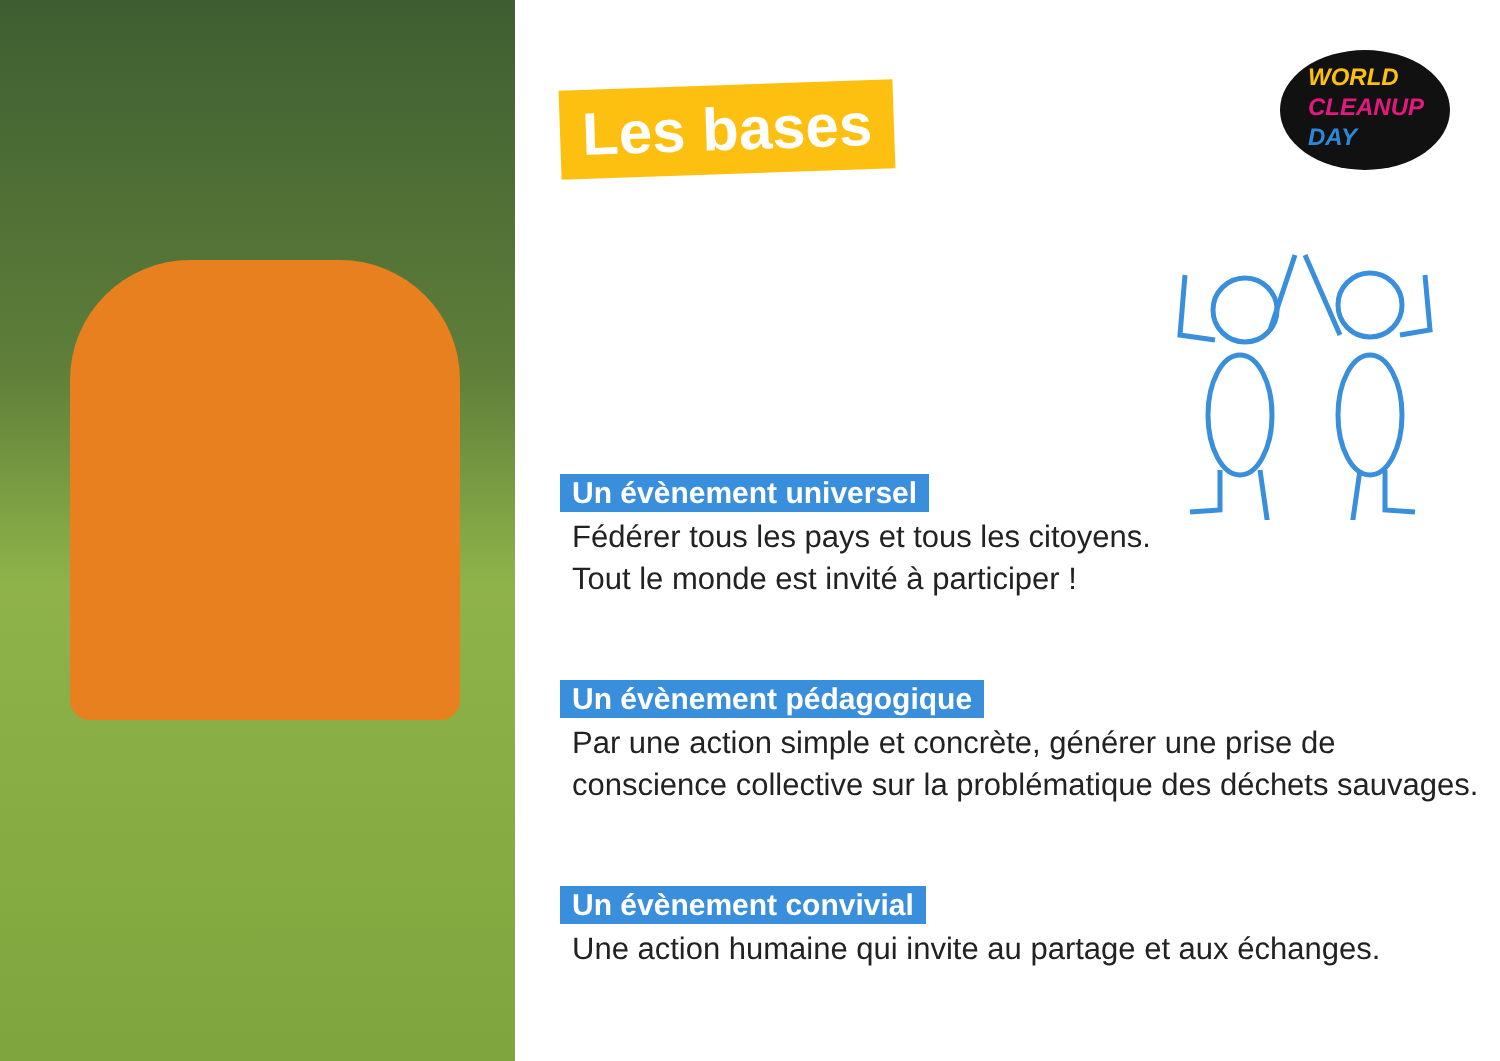Les bases
WORLD
CLEANUP
DAY
Un évènement universel
Fédérer tous les pays et tous les citoyens.
Tout le monde est invité à participer !
Un évènement pédagogique
Par une action simple et concrète, générer une prise de
conscience collective sur la problématique des déchets sauvages.
Un évènement convivial
Une action humaine qui invite au partage et aux échanges.